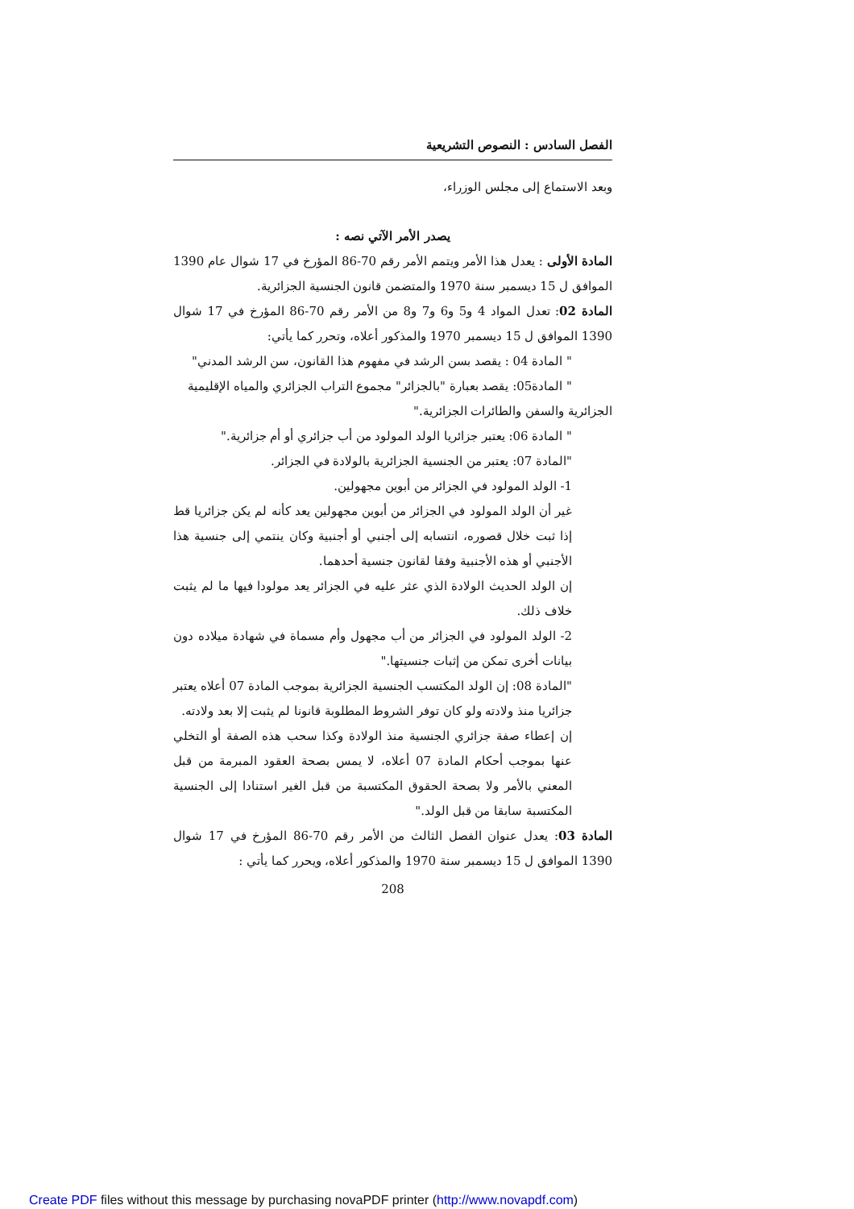الفصل السادس : النصوص التشريعية
وبعد الاستماع إلى مجلس الوزراء،
يصدر الأمر الآتي نصه :
المادة الأولى : يعدل هذا الأمر ويتمم الأمر رقم 70-86 المؤرخ في 17 شوال عام 1390 الموافق ل 15 ديسمبر سنة 1970 والمتضمن قانون الجنسية الجزائرية.
المادة 02: تعدل المواد 4 و5 و6 و7 و8 من الأمر رقم 70-86 المؤرخ في 17 شوال 1390 الموافق ل 15 ديسمبر 1970 والمذكور أعلاه، وتحرر كما يأتي:
" المادة 04 : يقصد بسن الرشد في مفهوم هذا القانون، سن الرشد المدني"
" المادة05: يقصد بعبارة "بالجزائر" مجموع التراب الجزائري والمياه الإقليمية
الجزائرية والسفن والطائرات الجزائرية."
" المادة 06: يعتبر جزائريا الولد المولود من أب جزائري أو أم جزائرية."
"المادة 07: يعتبر من الجنسية الجزائرية بالولادة في الجزائر.
1- الولد المولود في الجزائر من أبوين مجهولين.
غير أن الولد المولود في الجزائر من أبوين مجهولين يعد كأنه لم يكن جزائريا قط إذا ثبت خلال قصوره، انتسابه إلى أجنبي أو أجنبية وكان ينتمي إلى جنسية هذا الأجنبي أو هذه الأجنبية وفقا لقانون جنسية أحدهما.
إن الولد الحديث الولادة الذي عثر عليه في الجزائر يعد مولودا فيها ما لم يثبت خلاف ذلك.
2- الولد المولود في الجزائر من أب مجهول وأم مسماة في شهادة ميلاده دون بيانات أخرى تمكن من إثبات جنسيتها."
"المادة 08: إن الولد المكتسب الجنسية الجزائرية بموجب المادة 07 أعلاه يعتبر جزائريا منذ ولادته ولو كان توفر الشروط المطلوبة قانونا لم يثبت إلا بعد ولادته.
إن إعطاء صفة جزائري الجنسية منذ الولادة وكذا سحب هذه الصفة أو التخلي عنها بموجب أحكام المادة 07 أعلاه، لا يمس بصحة العقود المبرمة من قبل المعني بالأمر ولا بصحة الحقوق المكتسبة من قبل الغير استنادا إلى الجنسية المكتسبة سابقا من قبل الولد."
المادة 03: يعدل عنوان الفصل الثالث من الأمر رقم 70-86 المؤرخ في 17 شوال 1390 الموافق ل 15 ديسمبر سنة 1970 والمذكور أعلاه، ويحرر كما يأتي :
208
Create PDF files without this message by purchasing novaPDF printer (http://www.novapdf.com)